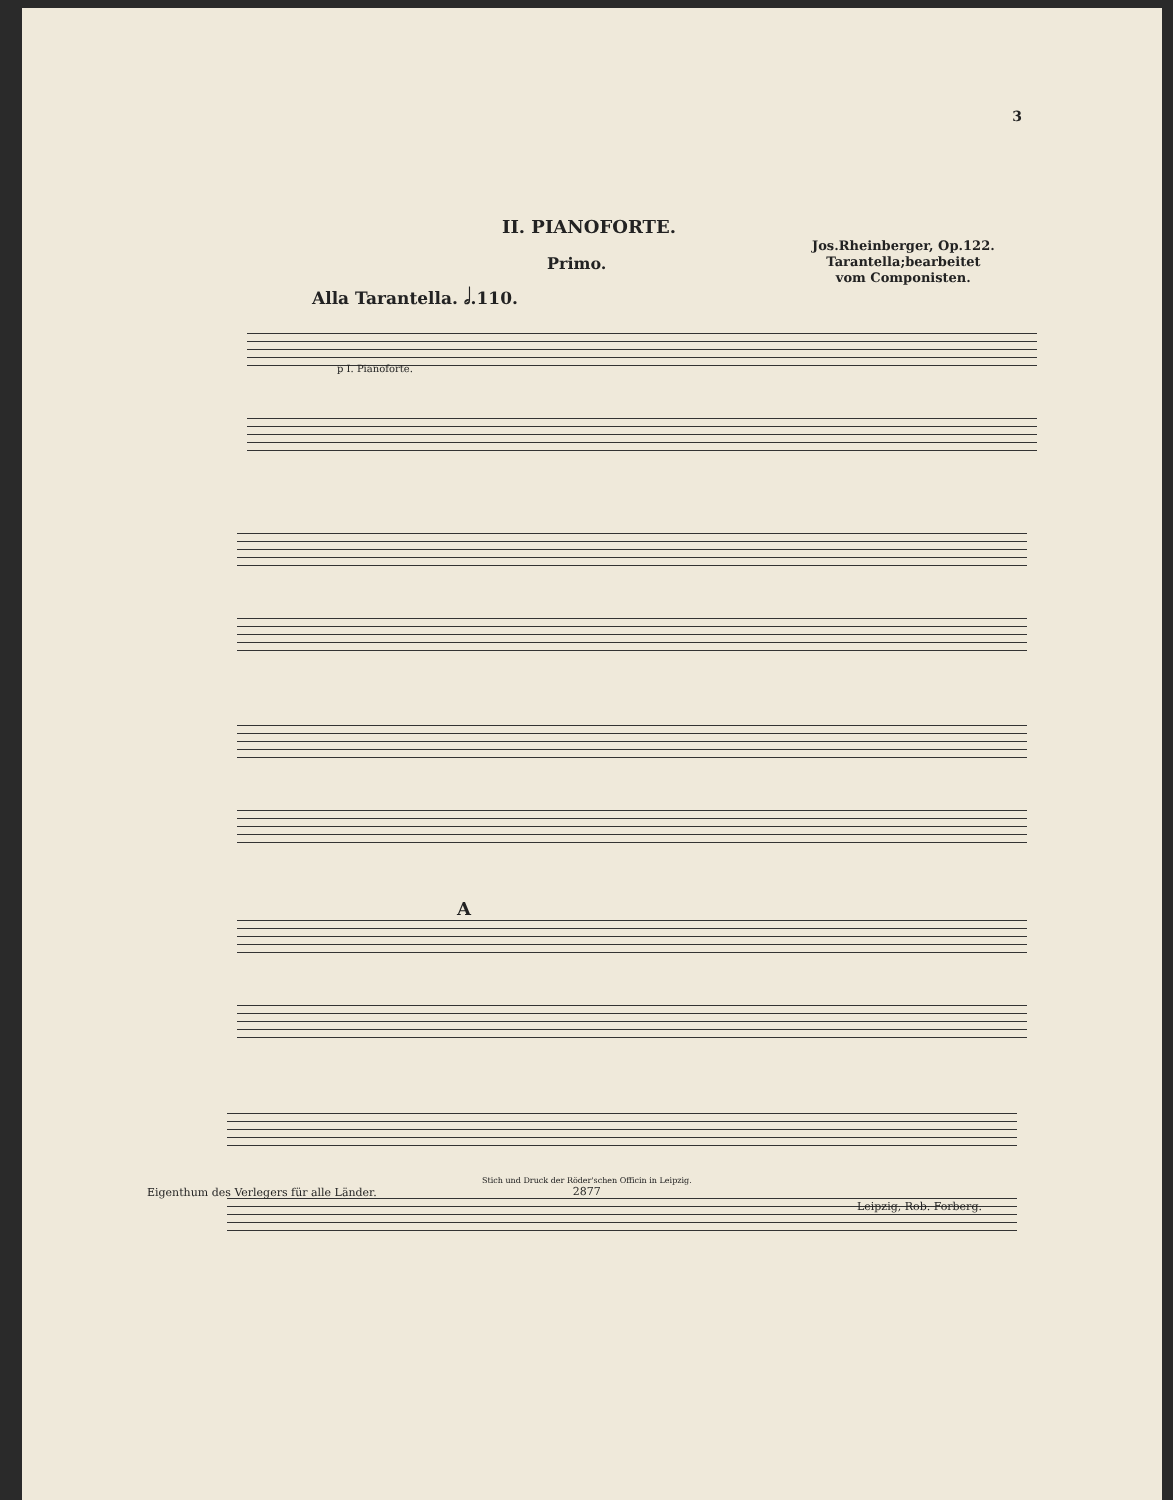3
II. PIANOFORTE.
Primo.
Jos.Rheinberger, Op.122.
Tarantella;bearbeitet
vom Componisten.
Alla Tarantella. 𝅗𝅥.110.
p I. Pianoforte.
A
Eigenthum des Verlegers für alle Länder.
Stich und Druck der Röder'schen Officin in Leipzig.
2877
Leipzig, Rob. Forberg.